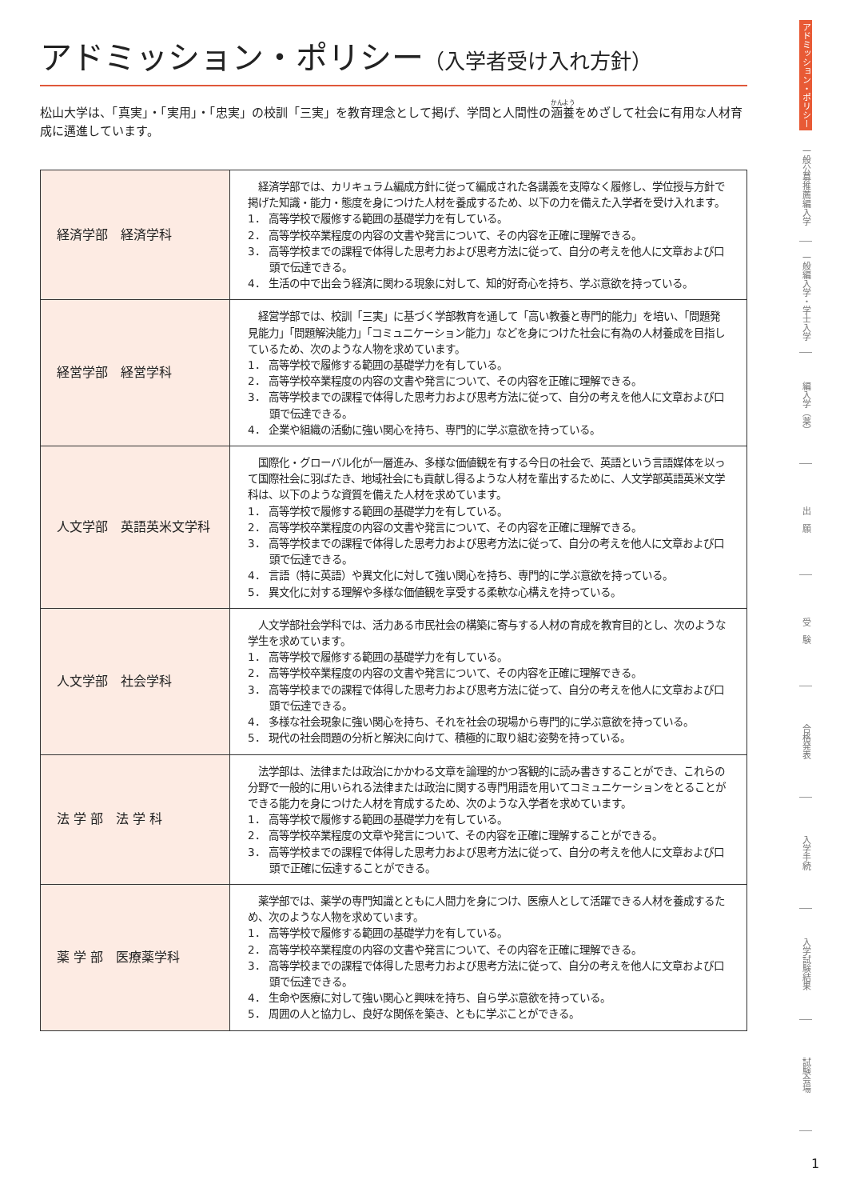アドミッション・ポリシー（入学者受け入れ方針）
松山大学は、「真実」・「実用」・「忠実」の校訓「三実」を教育理念として掲げ、学問と人間性の涵養をめざして社会に有用な人材育成に邁進しています。
| 経済学部 経済学科 | 経済学部では、カリキュラム編成方針に従って編成された各講義を支障なく履修し、学位授与方針で掲げた知識・能力・態度を身につけた人材を養成するため、以下の力を備えた入学者を受け入れます。 1． 高等学校で履修する範囲の基礎学力を有している。 2． 高等学校卒業程度の内容の文書や発言について、その内容を正確に理解できる。 3． 高等学校までの課程で体得した思考力および思考方法に従って、自分の考えを他人に文章および口頭で伝達できる。 4． 生活の中で出会う経済に関わる現象に対して、知的好奇心を持ち、学ぶ意欲を持っている。 |
| 経営学部 経営学科 | 経営学部では、校訓「三実」に基づく学部教育を通して「高い教養と専門的能力」を培い、「問題発見能力」「問題解決能力」「コミュニケーション能力」などを身につけた社会に有為の人材養成を目指しているため、次のような人物を求めています。 1． 高等学校で履修する範囲の基礎学力を有している。 2． 高等学校卒業程度の内容の文書や発言について、その内容を正確に理解できる。 3． 高等学校までの課程で体得した思考力および思考方法に従って、自分の考えを他人に文章および口頭で伝達できる。 4． 企業や組織の活動に強い関心を持ち、専門的に学ぶ意欲を持っている。 |
| 人文学部 英語英米文学科 | 国際化・グローバル化が一層進み、多様な価値観を有する今日の社会で、英語という言語媒体を以って国際社会に羽ばたき、地域社会にも貢献し得るような人材を輩出するために、人文学部英語英米文学科は、以下のような資質を備えた人材を求めています。 1． 高等学校で履修する範囲の基礎学力を有している。 2． 高等学校卒業程度の内容の文書や発言について、その内容を正確に理解できる。 3． 高等学校までの課程で体得した思考力および思考方法に従って、自分の考えを他人に文章および口頭で伝達できる。 4． 言語（特に英語）や異文化に対して強い関心を持ち、専門的に学ぶ意欲を持っている。 5． 異文化に対する理解や多様な価値観を享受する柔軟な心構えを持っている。 |
| 人文学部 社会学科 | 人文学部社会学科では、活力ある市民社会の構築に寄与する人材の育成を教育目的とし、次のような学生を求めています。 1． 高等学校で履修する範囲の基礎学力を有している。 2． 高等学校卒業程度の内容の文書や発言について、その内容を正確に理解できる。 3． 高等学校までの課程で体得した思考力および思考方法に従って、自分の考えを他人に文章および口頭で伝達できる。 4． 多様な社会現象に強い関心を持ち、それを社会の現場から専門的に学ぶ意欲を持っている。 5． 現代の社会問題の分析と解決に向けて、積極的に取り組む姿勢を持っている。 |
| 法 学 部 法 学 科 | 法学部は、法律または政治にかかわる文章を論理的かつ客観的に読み書きすることができ、これらの分野で一般的に用いられる法律または政治に関する専門用語を用いてコミュニケーションをとることができる能力を身につけた人材を育成するため、次のような入学者を求めています。 1． 高等学校で履修する範囲の基礎学力を有している。 2． 高等学校卒業程度の文章や発言について、その内容を正確に理解することができる。 3． 高等学校までの課程で体得した思考力および思考方法に従って、自分の考えを他人に文章および口頭で正確に伝達することができる。 |
| 薬 学 部 医療薬学科 | 薬学部では、薬学の専門知識とともに人間力を身につけ、医療人として活躍できる人材を養成するため、次のような人物を求めています。 1． 高等学校で履修する範囲の基礎学力を有している。 2． 高等学校卒業程度の内容の文書や発言について、その内容を正確に理解できる。 3． 高等学校までの課程で体得した思考力および思考方法に従って、自分の考えを他人に文章および口頭で伝達できる。 4． 生命や医療に対して強い関心と興味を持ち、自ら学ぶ意欲を持っている。 5． 周囲の人と協力し、良好な関係を築き、ともに学ぶことができる。 |
アドミッション・ポリシー
一般公募推薦編入学
一般編入学・学士入学
編入学（薬）
出　願
受　験
合格発表
入学手続
入学試験結果
試験会場
1